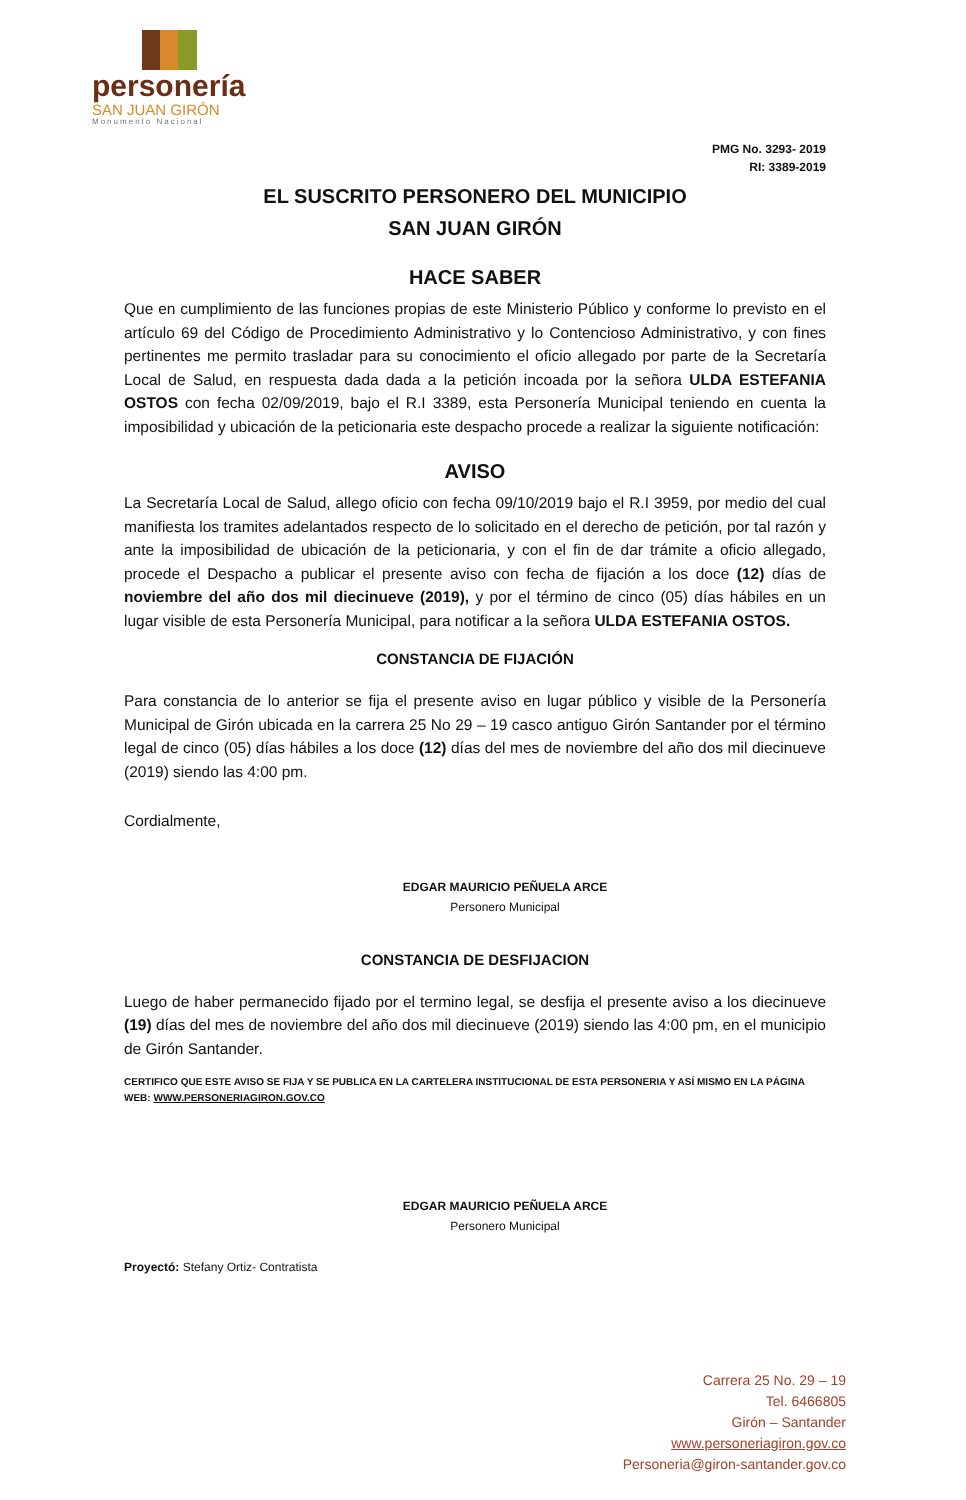personería
SAN JUAN GIRÓN
Monumento Nacional
PMG No. 3293- 2019
RI: 3389-2019
EL SUSCRITO PERSONERO DEL MUNICIPIO
SAN JUAN GIRÓN
HACE SABER
Que en cumplimiento de las funciones propias de este Ministerio Público y conforme lo previsto en el artículo 69 del Código de Procedimiento Administrativo y lo Contencioso Administrativo, y con fines pertinentes me permito trasladar para su conocimiento el oficio allegado por parte de la Secretaría Local de Salud, en respuesta dada dada a la petición incoada por la señora ULDA ESTEFANIA OSTOS con fecha 02/09/2019, bajo el R.I 3389, esta Personería Municipal teniendo en cuenta la imposibilidad y ubicación de la peticionaria este despacho procede a realizar la siguiente notificación:
AVISO
La Secretaría Local de Salud, allego oficio con fecha 09/10/2019 bajo el R.I 3959, por medio del cual manifiesta los tramites adelantados respecto de lo solicitado en el derecho de petición, por tal razón y ante la imposibilidad de ubicación de la peticionaria, y con el fin de dar trámite a oficio allegado, procede el Despacho a publicar el presente aviso con fecha de fijación a los doce (12) días de noviembre del año dos mil diecinueve (2019), y por el término de cinco (05) días hábiles en un lugar visible de esta Personería Municipal, para notificar a la señora ULDA ESTEFANIA OSTOS.
CONSTANCIA DE FIJACIÓN
Para constancia de lo anterior se fija el presente aviso en lugar público y visible de la Personería Municipal de Girón ubicada en la carrera 25 No 29 – 19 casco antiguo Girón Santander por el término legal de cinco (05) días hábiles a los doce (12) días del mes de noviembre del año dos mil diecinueve (2019) siendo las 4:00 pm.
Cordialmente,
EDGAR MAURICIO PEÑUELA ARCE
Personero Municipal
CONSTANCIA DE DESFIJACION
Luego de haber permanecido fijado por el termino legal, se desfija el presente aviso a los diecinueve (19) días del mes de noviembre del año dos mil diecinueve (2019) siendo las 4:00 pm, en el municipio de Girón Santander.
CERTIFICO QUE ESTE AVISO SE FIJA Y SE PUBLICA EN LA CARTELERA INSTITUCIONAL DE ESTA PERSONERIA Y ASÍ MISMO EN LA PÁGINA WEB: WWW.PERSONERIAGIRON.GOV.CO
EDGAR MAURICIO PEÑUELA ARCE
Personero Municipal
Proyectó: Stefany Ortiz- Contratista
Carrera 25 No. 29 – 19
Tel. 6466805
Girón – Santander
www.personeriagiron.gov.co
Personeria@giron-santander.gov.co